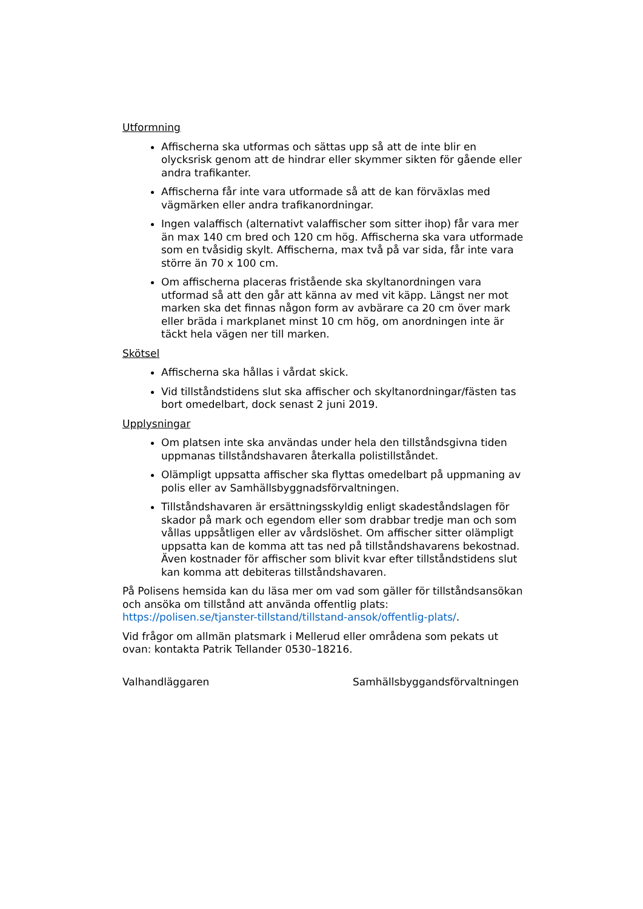Utformning
Affischerna ska utformas och sättas upp så att de inte blir en olycksrisk genom att de hindrar eller skymmer sikten för gående eller andra trafikanter.
Affischerna får inte vara utformade så att de kan förväxlas med vägmärken eller andra trafikanordningar.
Ingen valaffisch (alternativt valaffischer som sitter ihop) får vara mer än max 140 cm bred och 120 cm hög. Affischerna ska vara utformade som en tvåsidig skylt. Affischerna, max två på var sida, får inte vara större än 70 x 100 cm.
Om affischerna placeras fristående ska skyltanordningen vara utformad så att den går att känna av med vit käpp. Längst ner mot marken ska det finnas någon form av avbärare ca 20 cm över mark eller bräda i markplanet minst 10 cm hög, om anordningen inte är täckt hela vägen ner till marken.
Skötsel
Affischerna ska hållas i vårdat skick.
Vid tillståndstidens slut ska affischer och skyltanordningar/fästen tas bort omedelbart, dock senast 2 juni 2019.
Upplysningar
Om platsen inte ska användas under hela den tillståndsgivna tiden uppmanas tillståndshavaren återkalla polistillståndet.
Olämpligt uppsatta affischer ska flyttas omedelbart på uppmaning av polis eller av Samhällsbyggnadsförvaltningen.
Tillståndshavaren är ersättningsskyldig enligt skadeståndslagen för skador på mark och egendom eller som drabbar tredje man och som vållas uppsåtligen eller av vårdslöshet. Om affischer sitter olämpligt uppsatta kan de komma att tas ned på tillståndshavarens bekostnad. Även kostnader för affischer som blivit kvar efter tillståndstidens slut kan komma att debiteras tillståndshavaren.
På Polisens hemsida kan du läsa mer om vad som gäller för tillståndsansökan och ansöka om tillstånd att använda offentlig plats: https://polisen.se/tjanster-tillstand/tillstand-ansok/offentlig-plats/.
Vid frågor om allmän platsmark i Mellerud eller områdena som pekats ut ovan: kontakta Patrik Tellander 0530–18216.
Valhandläggaren Samhällsbyggandsförvaltningen